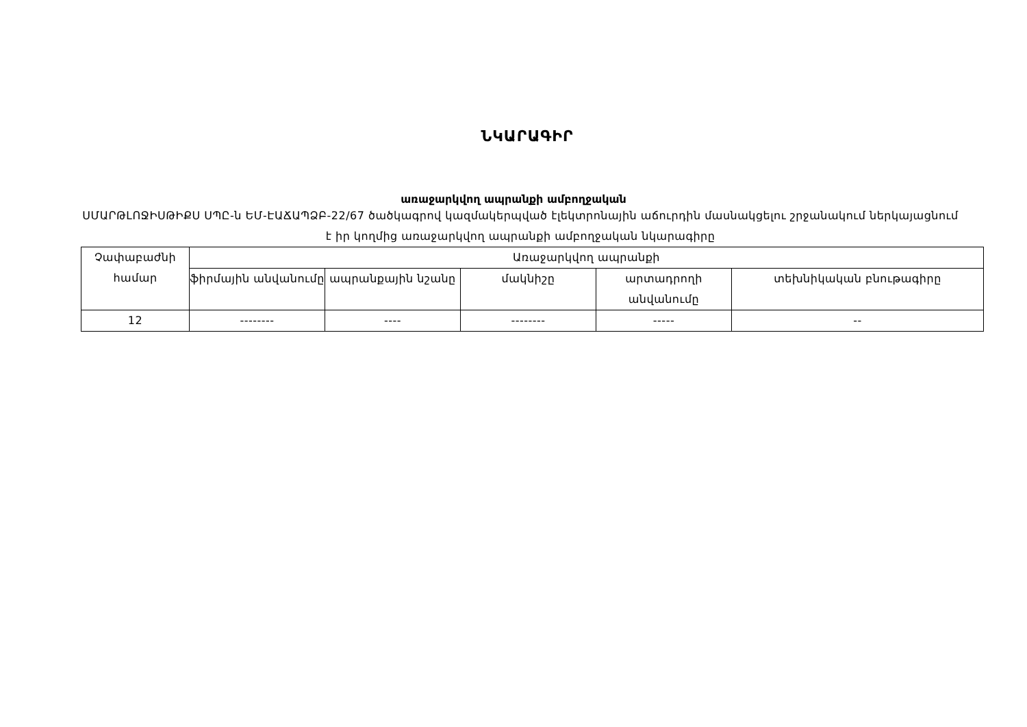ՆԿԱՐԱԳԻՐ
առաջարկվող ապրանքի ամբողջական
ՍՄԱՐԹԼՈՋԻՍԹԻՔՍ ՍՊԸ-ն ԵՄ-ԷԱՃԱՊՁԲ-22/67 ծածկագրով կազմակերպված էլեկտրոնային աճուրդին մասնակցելու շրջանակում ներկայացնում է իր կողմից առաջարկվող ապրանքի ամբողջական նկարագիրը
| Չափաբաժնի համար | Առաջարկվող ապրանքի | | | | |
| | ֆիրմային անվանումը | ապրանքային նշանը | մակնիշը | արտադրողի անվանումը | տեխնիկական բնութագիրը |
| 12 | -------- | ---- | -------- | ----- | -- |